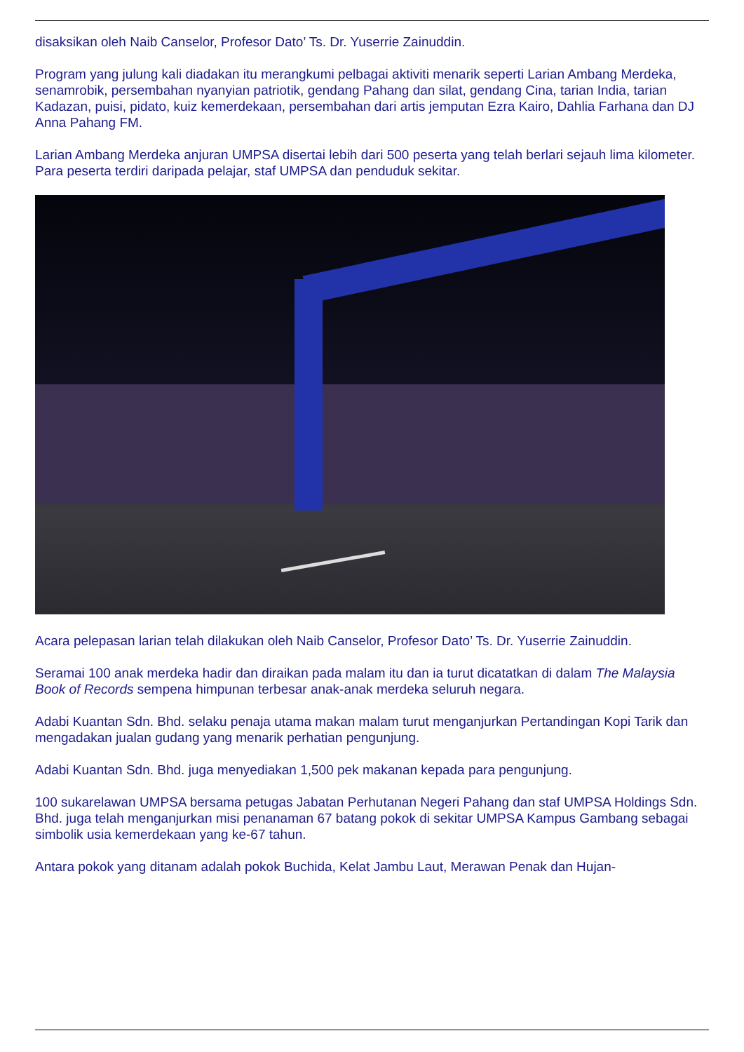disaksikan oleh Naib Canselor, Profesor Dato’ Ts. Dr. Yuserrie Zainuddin.
Program yang julung kali diadakan itu merangkumi pelbagai aktiviti menarik seperti Larian Ambang Merdeka, senamrobik, persembahan nyanyian patriotik, gendang Pahang dan silat, gendang Cina, tarian India, tarian Kadazan, puisi, pidato, kuiz kemerdekaan, persembahan dari artis jemputan Ezra Kairo, Dahlia Farhana dan DJ Anna Pahang FM.
Larian Ambang Merdeka anjuran UMPSA disertai lebih dari 500 peserta yang telah berlari sejauh lima kilometer.
Para peserta terdiri daripada pelajar, staf UMPSA dan penduduk sekitar.
Acara pelepasan larian telah dilakukan oleh Naib Canselor, Profesor Dato’ Ts. Dr. Yuserrie Zainuddin.
Seramai 100 anak merdeka hadir dan diraikan pada malam itu dan ia turut dicatatkan di dalam The Malaysia Book of Records sempena himpunan terbesar anak-anak merdeka seluruh negara.
Adabi Kuantan Sdn. Bhd. selaku penaja utama makan malam turut menganjurkan Pertandingan Kopi Tarik dan mengadakan jualan gudang yang menarik perhatian pengunjung.
Adabi Kuantan Sdn. Bhd. juga menyediakan 1,500 pek makanan kepada para pengunjung.
100 sukarelawan UMPSA bersama petugas Jabatan Perhutanan Negeri Pahang dan staf UMPSA Holdings Sdn. Bhd. juga telah menganjurkan misi penanaman 67 batang pokok di sekitar UMPSA Kampus Gambang sebagai simbolik usia kemerdekaan yang ke-67 tahun.
Antara pokok yang ditanam adalah pokok Buchida, Kelat Jambu Laut, Merawan Penak dan Hujan-